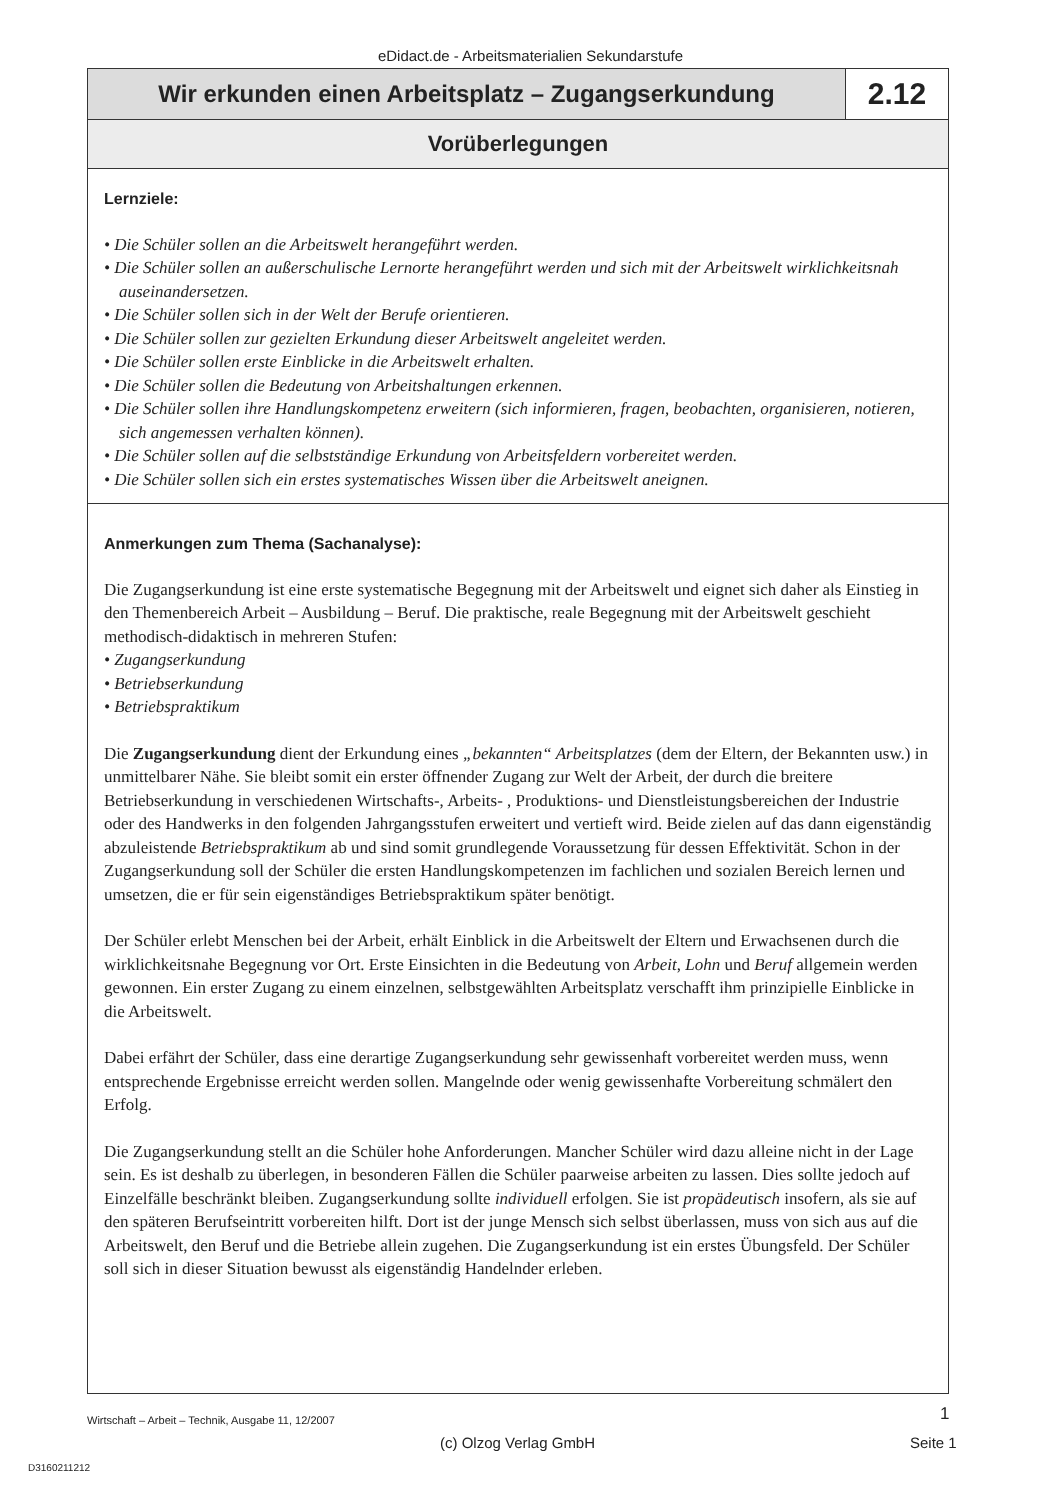eDidact.de - Arbeitsmaterialien Sekundarstufe
Wir erkunden einen Arbeitsplatz – Zugangserkundung
2.12
Vorüberlegungen
Lernziele:
• Die Schüler sollen an die Arbeitswelt herangeführt werden.
• Die Schüler sollen an außerschulische Lernorte herangeführt werden und sich mit der Arbeitswelt wirklichkeitsnah auseinandersetzen.
• Die Schüler sollen sich in der Welt der Berufe orientieren.
• Die Schüler sollen zur gezielten Erkundung dieser Arbeitswelt angeleitet werden.
• Die Schüler sollen erste Einblicke in die Arbeitswelt erhalten.
• Die Schüler sollen die Bedeutung von Arbeitshaltungen erkennen.
• Die Schüler sollen ihre Handlungskompetenz erweitern (sich informieren, fragen, beobachten, organisieren, notieren, sich angemessen verhalten können).
• Die Schüler sollen auf die selbstständige Erkundung von Arbeitsfeldern vorbereitet werden.
• Die Schüler sollen sich ein erstes systematisches Wissen über die Arbeitswelt aneignen.
Anmerkungen zum Thema (Sachanalyse):
Die Zugangserkundung ist eine erste systematische Begegnung mit der Arbeitswelt und eignet sich daher als Einstieg in den Themenbereich Arbeit – Ausbildung – Beruf. Die praktische, reale Begegnung mit der Arbeitswelt geschieht methodisch-didaktisch in mehreren Stufen:
• Zugangserkundung
• Betriebserkundung
• Betriebspraktikum
Die Zugangserkundung dient der Erkundung eines „bekannten“ Arbeitsplatzes (dem der Eltern, der Bekannten usw.) in unmittelbarer Nähe. Sie bleibt somit ein erster öffnender Zugang zur Welt der Arbeit, der durch die breitere Betriebserkundung in verschiedenen Wirtschafts-, Arbeits- , Produktions- und Dienstleistungsbereichen der Industrie oder des Handwerks in den folgenden Jahrgangsstufen erweitert und vertieft wird. Beide zielen auf das dann eigenständig abzuleistende Betriebspraktikum ab und sind somit grundlegende Voraussetzung für dessen Effektivität. Schon in der Zugangserkundung soll der Schüler die ersten Handlungskompetenzen im fachlichen und sozialen Bereich lernen und umsetzen, die er für sein eigenständiges Betriebspraktikum später benötigt.
Der Schüler erlebt Menschen bei der Arbeit, erhält Einblick in die Arbeitswelt der Eltern und Erwachsenen durch die wirklichkeitsnahe Begegnung vor Ort. Erste Einsichten in die Bedeutung von Arbeit, Lohn und Beruf allgemein werden gewonnen. Ein erster Zugang zu einem einzelnen, selbstgewählten Arbeitsplatz verschafft ihm prinzipielle Einblicke in die Arbeitswelt.
Dabei erfährt der Schüler, dass eine derartige Zugangserkundung sehr gewissenhaft vorbereitet werden muss, wenn entsprechende Ergebnisse erreicht werden sollen. Mangelnde oder wenig gewissenhafte Vorbereitung schmälert den Erfolg.
Die Zugangserkundung stellt an die Schüler hohe Anforderungen. Mancher Schüler wird dazu alleine nicht in der Lage sein. Es ist deshalb zu überlegen, in besonderen Fällen die Schüler paarweise arbeiten zu lassen. Dies sollte jedoch auf Einzelfälle beschränkt bleiben. Zugangserkundung sollte individuell erfolgen. Sie ist propädeutisch insofern, als sie auf den späteren Berufseintritt vorbereiten hilft. Dort ist der junge Mensch sich selbst überlassen, muss von sich aus auf die Arbeitswelt, den Beruf und die Betriebe allein zugehen. Die Zugangserkundung ist ein erstes Übungsfeld. Der Schüler soll sich in dieser Situation bewusst als eigenständig Handelnder erleben.
Wirtschaft – Arbeit – Technik, Ausgabe 11, 12/2007
1
(c) Olzog Verlag GmbH Seite 1
D3160211212